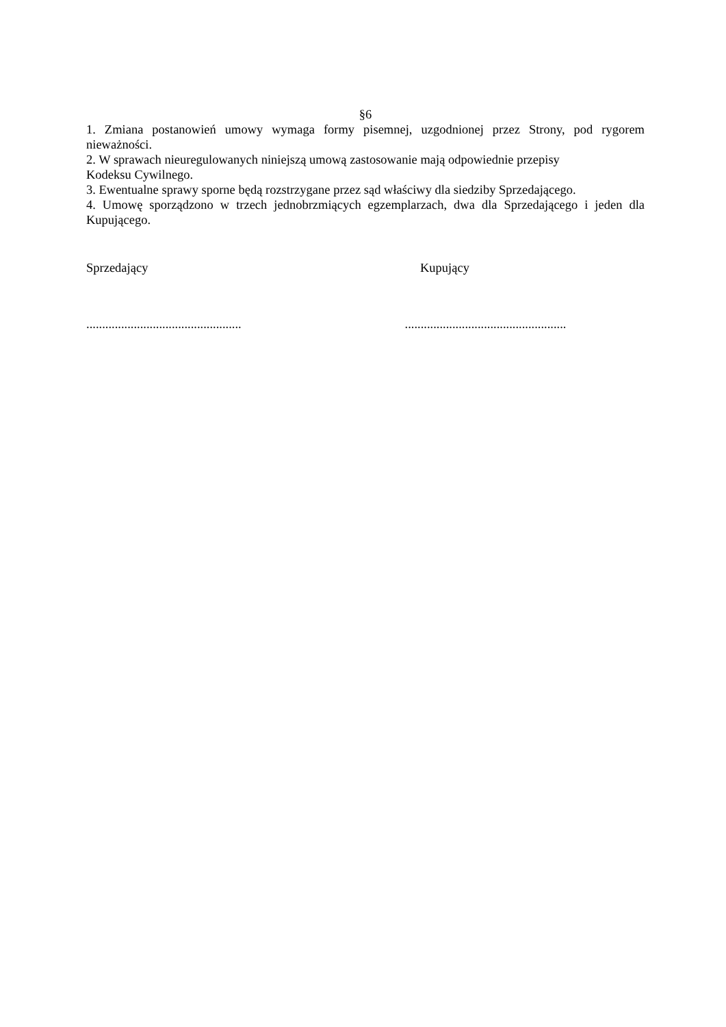§6
1. Zmiana postanowień umowy wymaga formy pisemnej, uzgodnionej przez Strony, pod rygorem nieważności.
2. W sprawach nieuregulowanych niniejszą umową zastosowanie mają odpowiednie przepisy
Kodeksu Cywilnego.
3. Ewentualne sprawy sporne będą rozstrzygane przez sąd właściwy dla siedziby Sprzedającego.
4. Umowę sporządzono w trzech jednobrzmiących egzemplarzach, dwa dla Sprzedającego i jeden dla Kupującego.
Sprzedający Kupujący
.................................................
...................................................